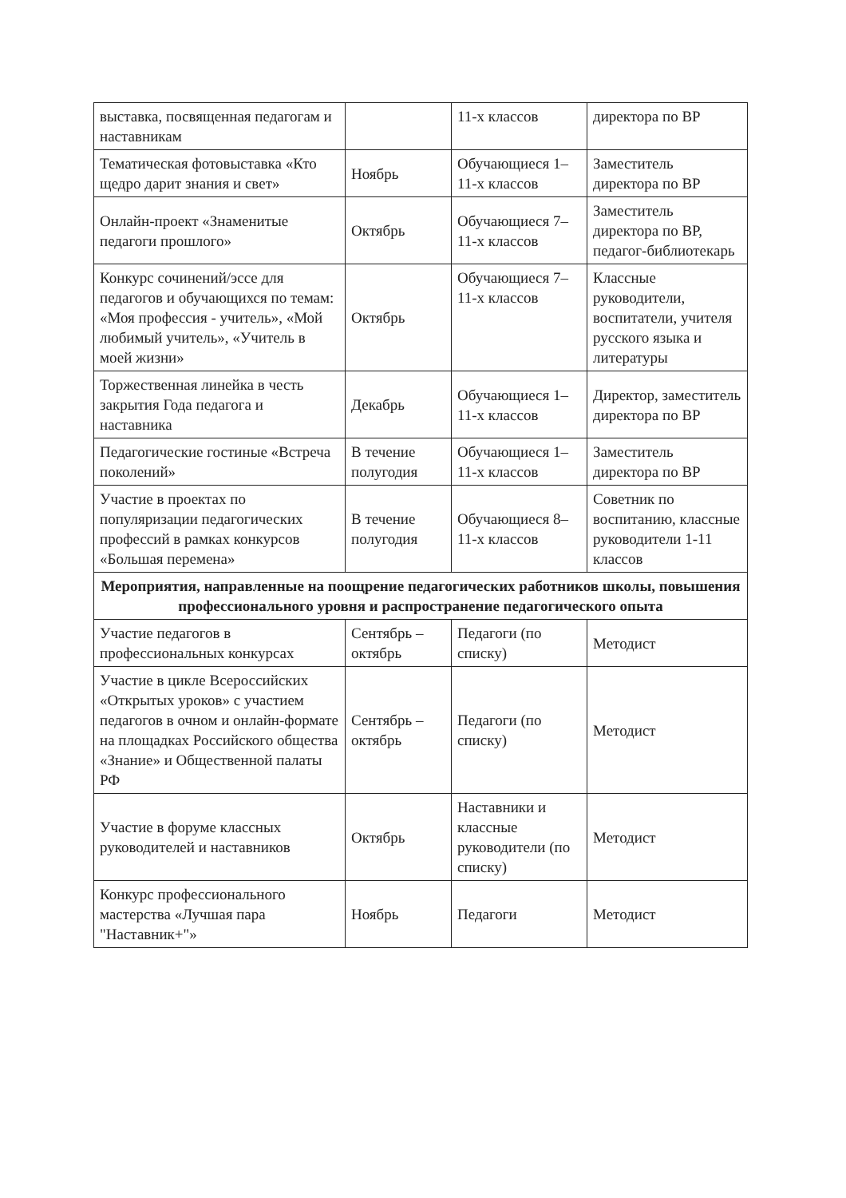| выставка, посвященная педагогам и наставникам | | 11-х классов | директора по ВР |
| Тематическая фотовыставка «Кто щедро дарит знания и свет» | Ноябрь | Обучающиеся 1–11-х классов | Заместитель директора по ВР |
| Онлайн-проект «Знаменитые педагоги прошлого» | Октябрь | Обучающиеся 7–11-х классов | Заместитель директора по ВР, педагог-библиотекарь |
| Конкурс сочинений/эссе для педагогов и обучающихся по темам: «Моя профессия - учитель», «Мой любимый учитель», «Учитель в моей жизни» | Октябрь | Обучающиеся 7–11-х классов | Классные руководители, воспитатели, учителя русского языка и литературы |
| Торжественная линейка в честь закрытия Года педагога и наставника | Декабрь | Обучающиеся 1–11-х классов | Директор, заместитель директора по ВР |
| Педагогические гостиные «Встреча поколений» | В течение полугодия | Обучающиеся 1–11-х классов | Заместитель директора по ВР |
| Участие в проектах по популяризации педагогических профессий в рамках конкурсов «Большая перемена» | В течение полугодия | Обучающиеся 8–11-х классов | Советник по воспитанию, классные руководители 1-11 классов |
| Мероприятия, направленные на поощрение педагогических работников школы, повышения профессионального уровня и распространение педагогического опыта | | | |
| Участие педагогов в профессиональных конкурсах | Сентябрь – октябрь | Педагоги (по списку) | Методист |
| Участие в цикле Всероссийских «Открытых уроков» с участием педагогов в очном и онлайн-формате на площадках Российского общества «Знание» и Общественной палаты РФ | Сентябрь – октябрь | Педагоги (по списку) | Методист |
| Участие в форуме классных руководителей и наставников | Октябрь | Наставники и классные руководители (по списку) | Методист |
| Конкурс профессионального мастерства «Лучшая пара "Наставник+"» | Ноябрь | Педагоги | Методист |